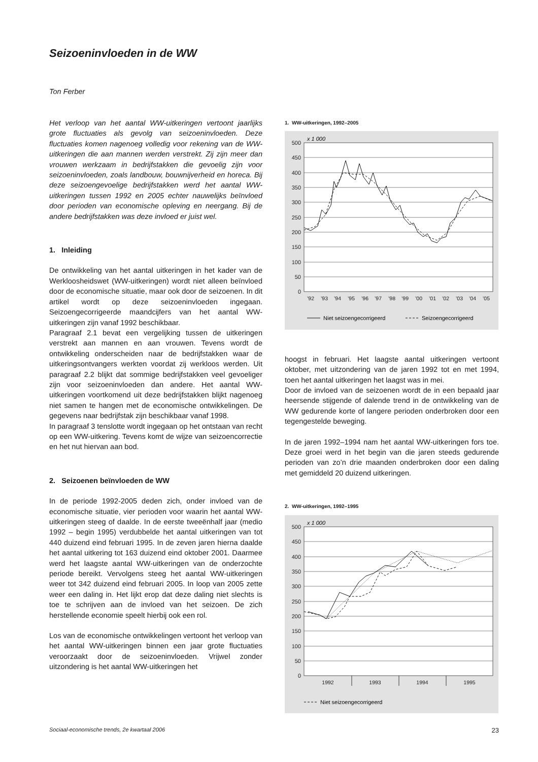Seizoeninvloeden in de WW
Ton Ferber
Het verloop van het aantal WW-uitkeringen vertoont jaarlijks grote fluctuaties als gevolg van seizoeninvloeden. Deze fluctuaties komen nagenoeg volledig voor rekening van de WW-uitkeringen die aan mannen werden verstrekt. Zij zijn meer dan vrouwen werkzaam in bedrijfstakken die gevoelig zijn voor seizoeninvloeden, zoals landbouw, bouwnijverheid en horeca. Bij deze seizoengevoelige bedrijfstakken werd het aantal WW-uitkeringen tussen 1992 en 2005 echter nauwelijks beïnvloed door perioden van economische opleving en neergang. Bij de andere bedrijfstakken was deze invloed er juist wel.
1. Inleiding
De ontwikkeling van het aantal uitkeringen in het kader van de Werkloosheidswet (WW-uitkeringen) wordt niet alleen beïnvloed door de economische situatie, maar ook door de seizoenen. In dit artikel wordt op deze seizoeninvloeden ingegaan. Seizoengecorrigeerde maandcijfers van het aantal WW-uitkeringen zijn vanaf 1992 beschikbaar.
Paragraaf 2.1 bevat een vergelijking tussen de uitkeringen verstrekt aan mannen en aan vrouwen. Tevens wordt de ontwikkeling onderscheiden naar de bedrijfstakken waar de uitkeringsontvangers werkten voordat zij werkloos werden. Uit paragraaf 2.2 blijkt dat sommige bedrijfstakken veel gevoeliger zijn voor seizoeninvloeden dan andere. Het aantal WW-uitkeringen voortkomend uit deze bedrijfstakken blijkt nagenoeg niet samen te hangen met de economische ontwikkelingen. De gegevens naar bedrijfstak zijn beschikbaar vanaf 1998.
In paragraaf 3 tenslotte wordt ingegaan op het ontstaan van recht op een WW-uitkering. Tevens komt de wijze van seizoencorrectie en het nut hiervan aan bod.
2. Seizoenen beïnvloeden de WW
In de periode 1992-2005 deden zich, onder invloed van de economische situatie, vier perioden voor waarin het aantal WW-uitkeringen steeg of daalde. In de eerste tweeënhalf jaar (medio 1992 – begin 1995) verdubbelde het aantal uitkeringen van tot 440 duizend eind februari 1995. In de zeven jaren hierna daalde het aantal uitkering tot 163 duizend eind oktober 2001. Daarmee werd het laagste aantal WW-uitkeringen van de onderzochte periode bereikt. Vervolgens steeg het aantal WW-uitkeringen weer tot 342 duizend eind februari 2005. In loop van 2005 zette weer een daling in. Het lijkt erop dat deze daling niet slechts is toe te schrijven aan de invloed van het seizoen. De zich herstellende economie speelt hierbij ook een rol.
Los van de economische ontwikkelingen vertoont het verloop van het aantal WW-uitkeringen binnen een jaar grote fluctuaties veroorzaakt door de seizoeninvloeden. Vrijwel zonder uitzondering is het aantal WW-uitkeringen het
1. WW-uitkeringen, 1992–2005
500
450
400
350
300
250
200
150
100
50
0
x 1 000
’92
’93
’94
’95
’96
’97
’98
’99
’00
’01
’02
’03
’04
’05
Niet seizoengecorrigeerd
Seizoengecorrigeerd
hoogst in februari. Het laagste aantal uitkeringen vertoont oktober, met uitzondering van de jaren 1992 tot en met 1994, toen het aantal uitkeringen het laagst was in mei.
Door de invloed van de seizoenen wordt de in een bepaald jaar heersende stijgende of dalende trend in de ontwikkeling van de WW gedurende korte of langere perioden onderbroken door een tegengestelde beweging.
In de jaren 1992–1994 nam het aantal WW-uitkeringen fors toe. Deze groei werd in het begin van die jaren steeds gedurende perioden van zo’n drie maanden onderbroken door een daling met gemiddeld 20 duizend uitkeringen.
2. WW-uitkeringen, 1992–1995
500
450
400
350
300
250
200
150
100
50
0
x 1 000
1992
1993
1994
1995
Niet seizoengecorrigeerd
Sociaal-economische trends, 2e kwartaal 2006 23